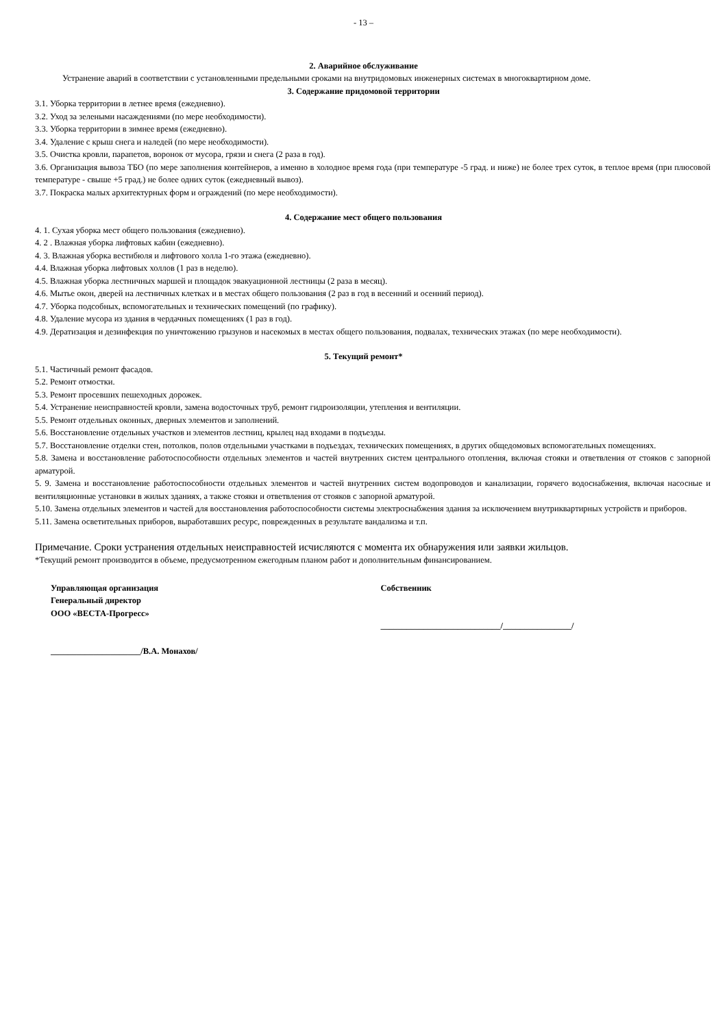- 13 –
2. Аварийное обслуживание
Устранение аварий в соответствии с установленными предельными сроками на внутридомовых инженерных системах в многоквартирном доме.
3. Содержание придомовой территории
3.1. Уборка территории в летнее время (ежедневно).
3.2. Уход за зелеными насаждениями (по мере необходимости).
3.3. Уборка территории в зимнее время (ежедневно).
3.4. Удаление с крыш снега и наледей (по мере необходимости).
3.5. Очистка кровли, парапетов, воронок от мусора, грязи и снега (2 раза в год).
3.6. Организация вывоза ТБО (по мере заполнения контейнеров, а именно в холодное время года (при температуре -5 град. и ниже) не более трех суток, в теплое время (при плюсовой температуре - свыше +5 град.) не более одних суток (ежедневный вывоз).
3.7. Покраска малых архитектурных форм и ограждений (по мере необходимости).
4. Содержание мест общего пользования
4. 1. Сухая уборка мест общего пользования (ежедневно).
4. 2 . Влажная уборка лифтовых кабин (ежедневно).
4. 3. Влажная уборка вестибюля и лифтового холла 1-го этажа (ежедневно).
4.4. Влажная уборка лифтовых холлов (1 раз в неделю).
4.5. Влажная уборка лестничных маршей и площадок эвакуационной лестницы (2 раза в месяц).
4.6. Мытье окон, дверей на лестничных клетках и в местах общего пользования (2 раз в год в весенний и осенний период).
4.7. Уборка подсобных, вспомогательных и технических помещений (по графику).
4.8. Удаление мусора из здания в чердачных помещениях (1 раз в год).
4.9. Дератизация и дезинфекция по уничтожению грызунов и насекомых в местах общего пользования, подвалах, технических этажах (по мере необходимости).
5. Текущий ремонт*
5.1. Частичный ремонт фасадов.
5.2. Ремонт отмостки.
5.3. Ремонт просевших пешеходных дорожек.
5.4. Устранение неисправностей кровли, замена водосточных труб, ремонт гидроизоляции, утепления и вентиляции.
5.5. Ремонт отдельных оконных, дверных элементов и заполнений.
5.6. Восстановление отдельных участков и элементов лестниц, крылец над входами в подъезды.
5.7. Восстановление отделки стен, потолков, полов отдельными участками в подъездах, технических помещениях, в других общедомовых вспомогательных помещениях.
5.8. Замена и восстановление работоспособности отдельных элементов и частей внутренних систем центрального отопления, включая стояки и ответвления от стояков с запорной арматурой.
5. 9. Замена и восстановление работоспособности отдельных элементов и частей внутренних систем водопроводов и канализации, горячего водоснабжения, включая насосные и вентиляционные установки в жилых зданиях, а также стояки и ответвления от стояков с запорной арматурой.
5.10. Замена отдельных элементов и частей для восстановления работоспособности системы электроснабжения здания за исключением внутриквартирных устройств и приборов.
5.11. Замена осветительных приборов, выработавших ресурс, поврежденных в результате вандализма и т.п.
Примечание. Сроки устранения отдельных неисправностей исчисляются с момента их обнаружения или заявки жильцов.
*Текущий ремонт производится в объеме, предусмотренном ежегодным планом работ и дополнительным финансированием.
Управляющая организация
Генеральный директор
ООО «ВЕСТА-Прогресс»
_____________________/В.А. Монахов/
Собственник
____________________________/________________/